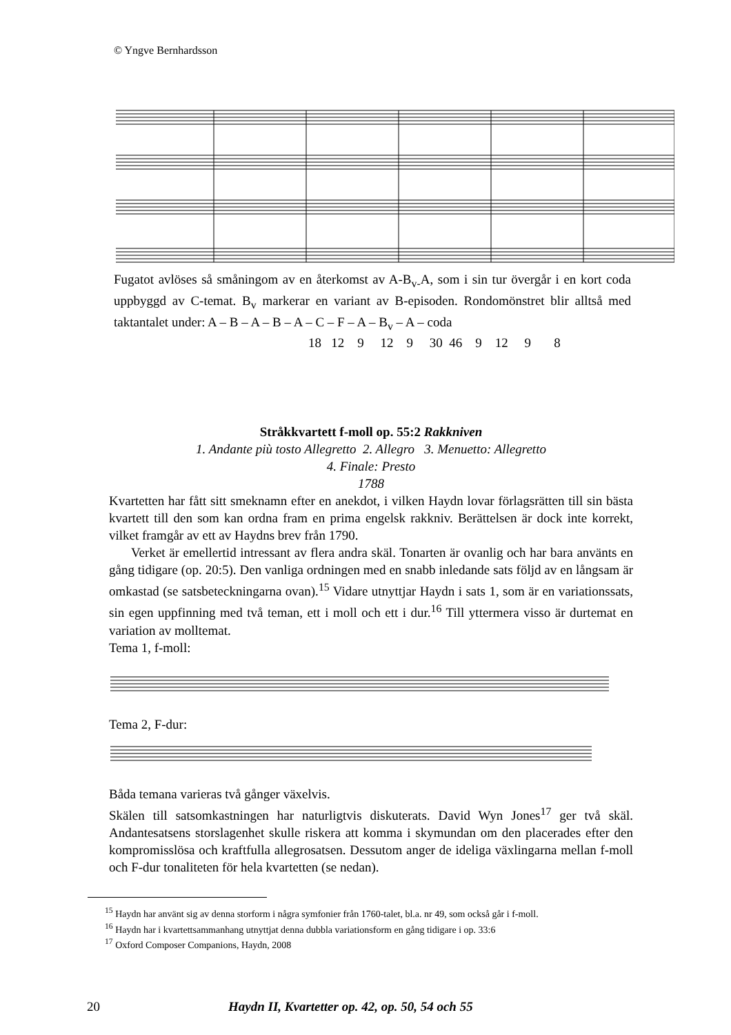© Yngve Bernhardsson
Fugatot avlöses så småningom av en återkomst av A-B<sub>v-</sub>A, som i sin tur övergår i en kort coda uppbyggd av C-temat. B<sub>v</sub> markerar en variant av B-episoden. Rondomönstret blir alltså med taktantalet under: A – B – A – B – A – C – F – A – B<sub>v</sub> – A – coda
18 12 9 12 9 30 46 9 12 9 8
Stråkkvartett f-moll op. 55:2 Rakkniven
1. Andante più tosto Allegretto 2. Allegro 3. Menuetto: Allegretto
4. Finale: Presto
1788
Kvartetten har fått sitt smeknamn efter en anekdot, i vilken Haydn lovar förlagsrätten till sin bästa kvartett till den som kan ordna fram en prima engelsk rakkniv. Berättelsen är dock inte korrekt, vilket framgår av ett av Haydns brev från 1790.
Verket är emellertid intressant av flera andra skäl. Tonarten är ovanlig och har bara använts en gång tidigare (op. 20:5). Den vanliga ordningen med en snabb inledande sats följd av en långsam är omkastad (se satsbeteckningarna ovan).<sup>15</sup> Vidare utnyttjar Haydn i sats 1, som är en variationssats, sin egen uppfinning med två teman, ett i moll och ett i dur.<sup>16</sup> Till yttermera visso är durtemat en variation av molltemat.
Tema 1, f-moll:
Tema 2, F-dur:
Båda temana varieras två gånger växelvis.
Skälen till satsomkastningen har naturligtvis diskuterats. David Wyn Jones<sup>17</sup> ger två skäl. Andantesatsens storslagenhet skulle riskera att komma i skymundan om den placerades efter den kompromisslösa och kraftfulla allegrosatsen. Dessutom anger de ideliga växlingarna mellan f-moll och F-dur tonaliteten för hela kvartetten (se nedan).
<sup>15</sup> Haydn har använt sig av denna storform i några symfonier från 1760-talet, bl.a. nr 49, som också går i f-moll.
<sup>16</sup> Haydn har i kvartettsammanhang utnyttjat denna dubbla variationsform en gång tidigare i op. 33:6
<sup>17</sup> Oxford Composer Companions, Haydn, 2008
20 Haydn II, Kvartetter op. 42, op. 50, 54 och 55